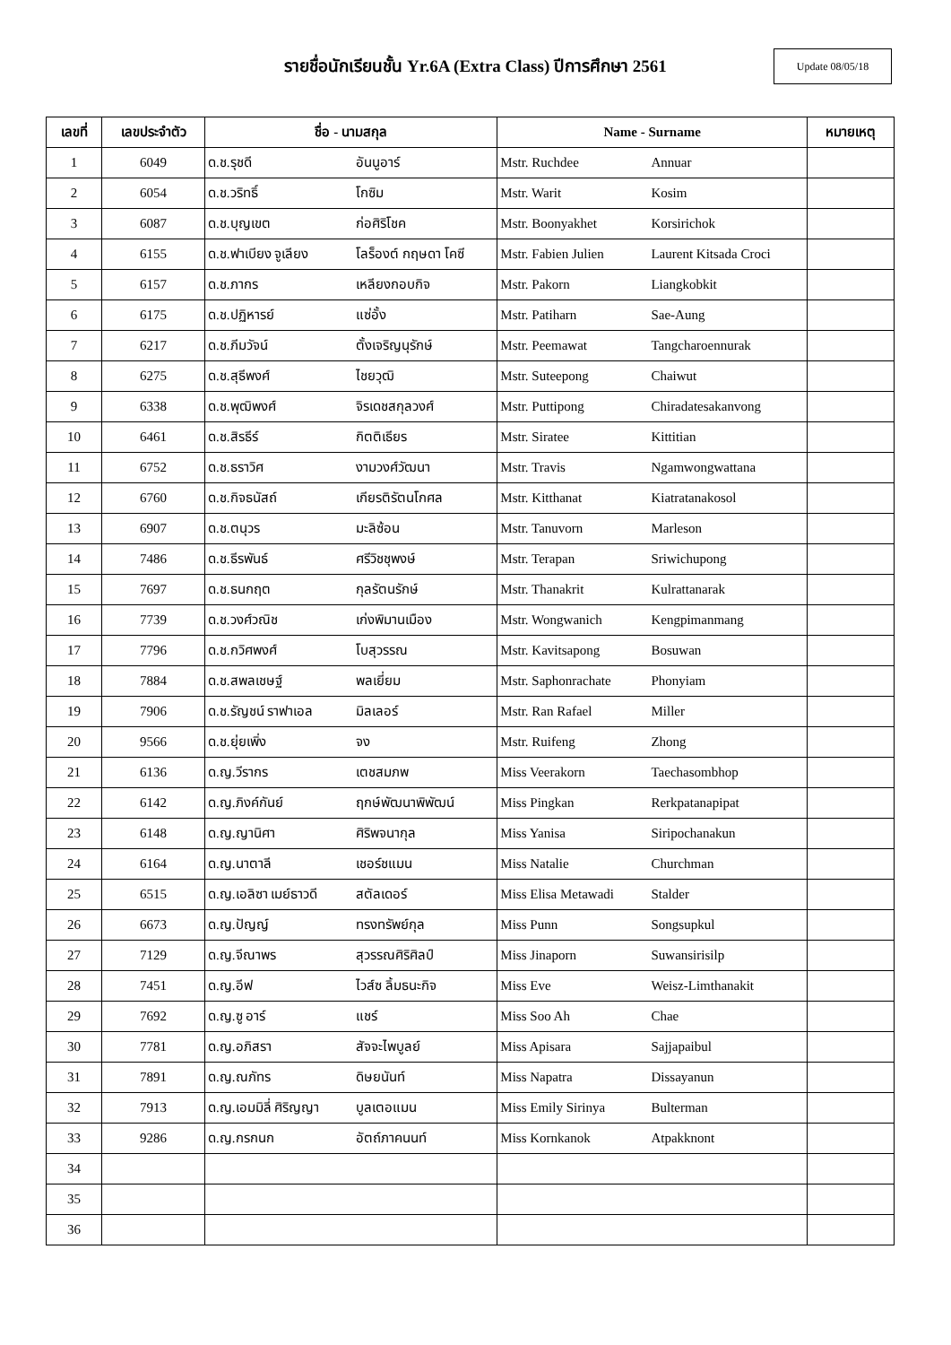รายชื่อนักเรียนชั้น Yr.6A (Extra Class) ปีการศึกษา 2561
Update 08/05/18
| เลขที่ | เลขประจำตัว | ชื่อ - นามสกุล | | Name - Surname | | หมายเหตุ |
| --- | --- | --- | --- | --- | --- | --- |
| 1 | 6049 | ด.ช.รุชดี | อันนูอาร์ | Mstr. Ruchdee | Annuar | |
| 2 | 6054 | ด.ช.วริทธิ์ | โกซิม | Mstr. Warit | Kosim | |
| 3 | 6087 | ด.ช.บุญเขต | ก่อศิริโชค | Mstr. Boonyakhet | Korsirichok | |
| 4 | 6155 | ด.ช.ฟาเบียง จูเลียง | โลร็องต์ กฤษดา โคซี | Mstr. Fabien Julien | Laurent Kitsada Croci | |
| 5 | 6157 | ด.ช.ภากร | เหลียงกอบกิจ | Mstr. Pakorn | Liangkobkit | |
| 6 | 6175 | ด.ช.ปฏิหารย์ | แซ่อั้ง | Mstr. Patiharn | Sae-Aung | |
| 7 | 6217 | ด.ช.ภีมวัจน์ | ตั้งเจริญนุรักษ์ | Mstr. Peemawat | Tangcharoennurak | |
| 8 | 6275 | ด.ช.สุธีพงศ์ | ไชยวุฒิ | Mstr. Suteepong | Chaiwut | |
| 9 | 6338 | ด.ช.พุฒิพงศ์ | จิรเดชสกุลวงศ์ | Mstr. Puttipong | Chiradatesakanvong | |
| 10 | 6461 | ด.ช.สิรธีร์ | กิตติเธียร | Mstr. Siratee | Kittitian | |
| 11 | 6752 | ด.ช.ธราวิศ | งามวงศ์วัฒนา | Mstr. Travis | Ngamwongwattana | |
| 12 | 6760 | ด.ช.กิจธนัสถ์ | เกียรติรัตนโกศล | Mstr. Kitthanat | Kiatratanakosol | |
| 13 | 6907 | ด.ช.ตนุวร | มะลิซ้อน | Mstr. Tanuvorn | Marleson | |
| 14 | 7486 | ด.ช.ธีรพันธ์ | ศรีวิชชุพงษ์ | Mstr. Terapan | Sriwichupong | |
| 15 | 7697 | ด.ช.ธนกฤต | กุลรัตนรักษ์ | Mstr. Thanakrit | Kulrattanarak | |
| 16 | 7739 | ด.ช.วงศ์วณิช | เก่งพิมานเมือง | Mstr. Wongwanich | Kengpimanmang | |
| 17 | 7796 | ด.ช.กวิศพงศ์ | โบสุวรรณ | Mstr. Kavitsapong | Bosuwan | |
| 18 | 7884 | ด.ช.สพลเชษฐ์ | พลเยี่ยม | Mstr. Saphonrachate | Phonyiam | |
| 19 | 7906 | ด.ช.รัญชน์ ราฟาเอล | มิลเลอร์ | Mstr. Ran Rafael | Miller | |
| 20 | 9566 | ด.ช.ยุ่ยเพิ่ง | จง | Mstr. Ruifeng | Zhong | |
| 21 | 6136 | ด.ญ.วีรากร | เตชสมภพ | Miss Veerakorn | Taechasombhop | |
| 22 | 6142 | ด.ญ.ภิงค์กันย์ | ฤกษ์พัฒนาพิพัฒน์ | Miss Pingkan | Rerkpatanapipat | |
| 23 | 6148 | ด.ญ.ญานิศา | ศิริพจนากุล | Miss Yanisa | Siripochanakun | |
| 24 | 6164 | ด.ญ.นาตาลี | เชอร์ชแมน | Miss Natalie | Churchman | |
| 25 | 6515 | ด.ญ.เอลิซา เมย์ธาวดี | สตัลเดอร์ | Miss Elisa Metawadi | Stalder | |
| 26 | 6673 | ด.ญ.ปัญญ์ | ทรงทรัพย์กุล | Miss Punn | Songsupkul | |
| 27 | 7129 | ด.ญ.จีณาพร | สุวรรณศิริศิลป์ | Miss Jinaporn | Suwansirisilp | |
| 28 | 7451 | ด.ญ.อีฟ | ไวส์ซ ลิ้มธนะกิจ | Miss Eve | Weisz-Limthanakit | |
| 29 | 7692 | ด.ญ.ซู อาร์ | แชร์ | Miss Soo Ah | Chae | |
| 30 | 7781 | ด.ญ.อภิสรา | สัจจะไพบูลย์ | Miss Apisara | Sajjapaibul | |
| 31 | 7891 | ด.ญ.ณภัทร | ดิษยนันท์ | Miss Napatra | Dissayanun | |
| 32 | 7913 | ด.ญ.เอมมิลี่ ศิริญญา | บูลเตอแมน | Miss Emily Sirinya | Bulterman | |
| 33 | 9286 | ด.ญ.กรกนก | อัตถ์ภาคนนท์ | Miss Kornkanok | Atpakknont | |
| 34 | | | | | | |
| 35 | | | | | | |
| 36 | | | | | | |